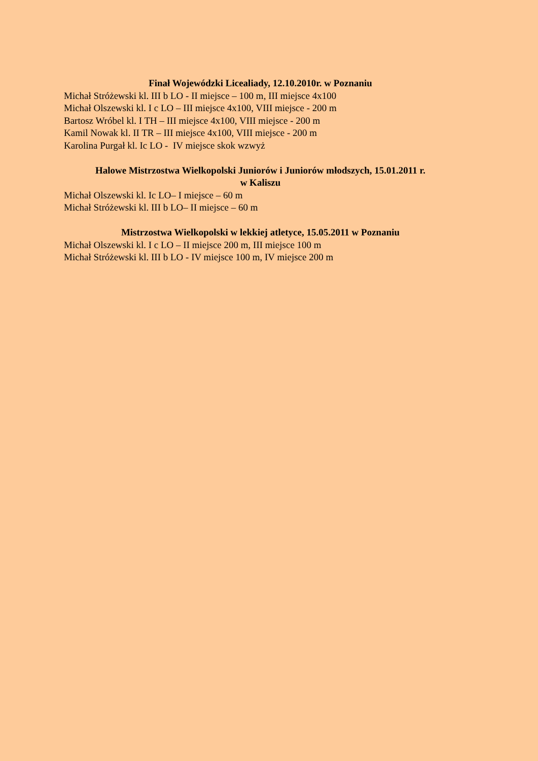Finał Wojewódzki Licealiady, 12.10.2010r. w Poznaniu
Michał Stróżewski kl. III b LO - II miejsce – 100 m, III miejsce 4x100
Michał Olszewski kl. I c LO – III miejsce 4x100, VIII miejsce - 200 m
Bartosz Wróbel kl. I TH – III miejsce 4x100, VIII miejsce - 200 m
Kamil Nowak kl. II TR – III miejsce 4x100, VIII miejsce - 200 m
Karolina Purgał kl. Ic LO - IV miejsce skok wzwyż
Halowe Mistrzostwa Wielkopolski Juniorów i Juniorów młodszych, 15.01.2011 r.
w Kaliszu
Michał Olszewski kl. Ic LO– I miejsce – 60 m
Michał Stróżewski kl. III b LO– II miejsce – 60 m
Mistrzostwa Wielkopolski w lekkiej atletyce, 15.05.2011 w Poznaniu
Michał Olszewski kl. I c LO – II miejsce 200 m, III miejsce 100 m
Michał Stróżewski kl. III b LO - IV miejsce 100 m, IV miejsce 200 m